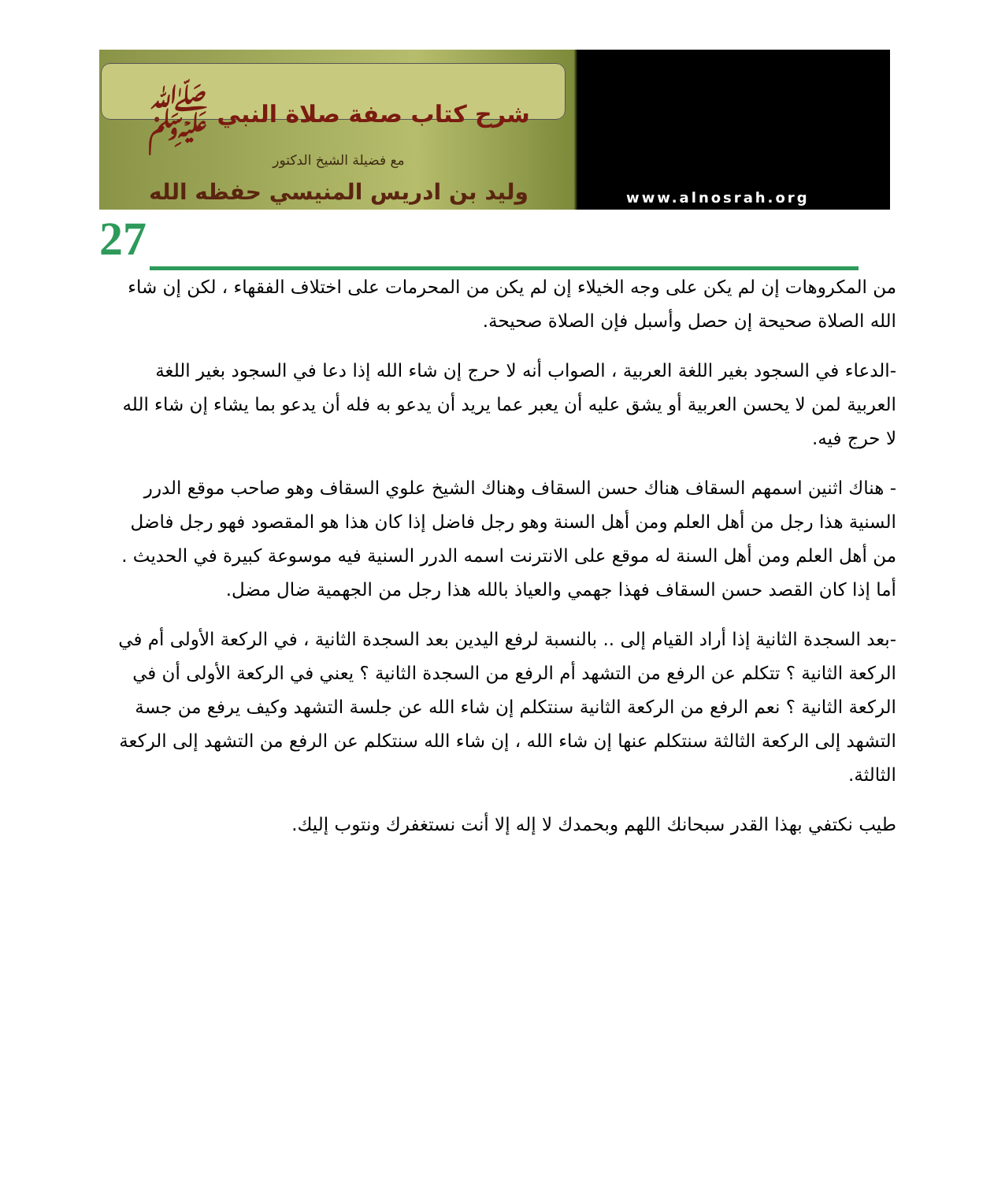شرح كتاب صفة صلاة النبي ﷺ
مع فضيلة الشيخ الدكتور
وليد بن ادريس المنيسي حفظه الله
www.alnosrah.org
27
من المكروهات إن لم يكن على وجه الخيلاء إن لم يكن من المحرمات على اختلاف الفقهاء ، لكن إن شاء الله الصلاة صحيحة إن حصل وأسبل فإن الصلاة صحيحة.
-الدعاء في السجود بغير اللغة العربية ، الصواب أنه لا حرج إن شاء الله إذا دعا في السجود بغير اللغة العربية لمن لا يحسن العربية أو يشق عليه أن يعبر عما يريد أن يدعو به فله أن يدعو بما يشاء إن شاء الله لا حرج فيه.
- هناك اثنين اسمهم السقاف هناك حسن السقاف وهناك الشيخ علوي السقاف وهو صاحب موقع الدرر السنية هذا رجل من أهل العلم ومن أهل السنة وهو رجل فاضل إذا كان هذا هو المقصود فهو رجل فاضل من أهل العلم ومن أهل السنة له موقع على الانترنت اسمه الدرر السنية فيه موسوعة كبيرة في الحديث . أما إذا كان القصد حسن السقاف فهذا جهمي والعياذ بالله هذا رجل من الجهمية ضال مضل.
-بعد السجدة الثانية إذا أراد القيام إلى .. بالنسبة لرفع اليدين بعد السجدة الثانية ، في الركعة الأولى أم في الركعة الثانية ؟ تتكلم عن الرفع من التشهد أم الرفع من السجدة الثانية ؟ يعني في الركعة الأولى أن في الركعة الثانية ؟ نعم الرفع من الركعة الثانية سنتكلم إن شاء الله عن جلسة التشهد وكيف يرفع من جسة التشهد إلى الركعة الثالثة سنتكلم عنها إن شاء الله ، إن شاء الله سنتكلم عن الرفع من التشهد إلى الركعة الثالثة.
طيب نكتفي بهذا القدر سبحانك اللهم وبحمدك لا إله إلا أنت نستغفرك ونتوب إليك.